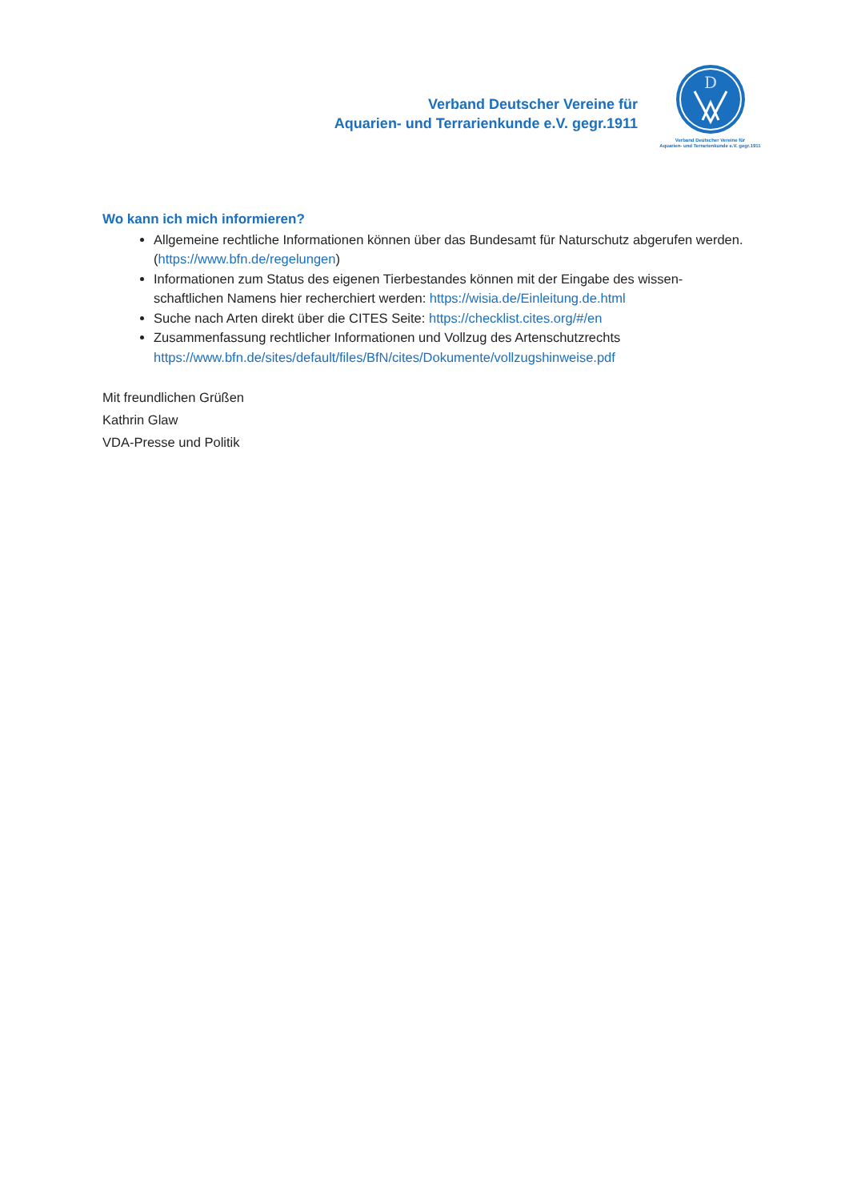Verband Deutscher Vereine für
Aquarien- und Terrarienkunde e.V. gegr.1911
D
Verband Deutscher Vereine für
Aquarien- und Terrarienkunde e.V. gegr.1911
Wo kann ich mich informieren?
Allgemeine rechtliche Informationen können über das Bundesamt für Naturschutz abgerufen werden. (https://www.bfn.de/regelungen)
Informationen zum Status des eigenen Tierbestandes können mit der Eingabe des wissen-schaftlichen Namens hier recherchiert werden: https://wisia.de/Einleitung.de.html
Suche nach Arten direkt über die CITES Seite: https://checklist.cites.org/#/en
Zusammenfassung rechtlicher Informationen und Vollzug des Artenschutzrechts https://www.bfn.de/sites/default/files/BfN/cites/Dokumente/vollzugshinweise.pdf
Mit freundlichen Grüßen
Kathrin Glaw
VDA-Presse und Politik